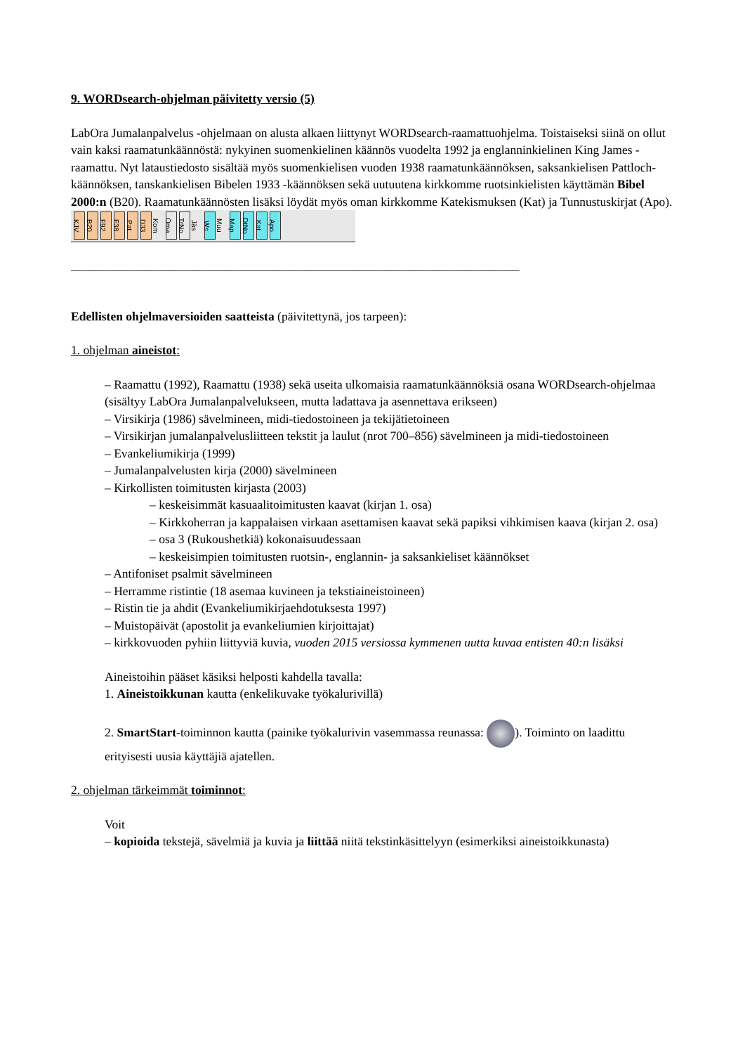9. WORDsearch-ohjelman päivitetty versio (5)
LabOra Jumalanpalvelus -ohjelmaan on alusta alkaen liittynyt WORDsearch-raamattuohjelma. Toistaiseksi siinä on ollut vain kaksi raamatunkäännöstä: nykyinen suomenkielinen käännös vuodelta 1992 ja englanninkielinen King James -raamattu. Nyt lataustiedosto sisältää myös suomenkielisen vuoden 1938 raamatunkäännöksen, saksankielisen Pattloch-käännöksen, tanskankielisen Bibelen 1933 -käännöksen sekä uutuutena kirkkomme ruotsinkielisten käyttämän Bibel 2000:n (B20). Raamatunkäännösten lisäksi löydät myös oman kirkkomme Katekismuksen (Kat) ja Tunnustuskirjat (Apo).
KJV B20 F92 F38 Pat D33 Kom Oma TrNo Jäs Ws Muu Map DtNo Kat Apo
_________________________________________________________________________
Edellisten ohjelmaversioiden saatteista (päivitettynä, jos tarpeen):
1. ohjelman aineistot:
– Raamattu (1992), Raamattu (1938) sekä useita ulkomaisia raamatunkäännöksiä osana WORDsearch-ohjelmaa (sisältyy LabOra Jumalanpalvelukseen, mutta ladattava ja asennettava erikseen)
– Virsikirja (1986) sävelmineen, midi-tiedostoineen ja tekijätietoineen
– Virsikirjan jumalanpalvelusliitteen tekstit ja laulut (nrot 700–856) sävelmineen ja midi-tiedostoineen
– Evankeliumikirja (1999)
– Jumalanpalvelusten kirja (2000) sävelmineen
– Kirkollisten toimitusten kirjasta (2003)
– keskeisimmät kasuaalitoimitusten kaavat (kirjan 1. osa)
– Kirkkoherran ja kappalaisen virkaan asettamisen kaavat sekä papiksi vihkimisen kaava (kirjan 2. osa)
– osa 3 (Rukoushetkiä) kokonaisuudessaan
– keskeisimpien toimitusten ruotsin-, englannin- ja saksankieliset käännökset
– Antifoniset psalmit sävelmineen
– Herramme ristintie (18 asemaa kuvineen ja tekstiaineistoineen)
– Ristin tie ja ahdit (Evankeliumikirjaehdotuksesta 1997)
– Muistopäivät (apostolit ja evankeliumien kirjoittajat)
– kirkkovuoden pyhiin liittyviä kuvia, vuoden 2015 versiossa kymmenen uutta kuvaa entisten 40:n lisäksi
Aineistoihin pääset käsiksi helposti kahdella tavalla:
1. Aineistoikkunan kautta (enkelikuvake työkalurivillä)
2. SmartStart-toiminnon kautta (painike työkalurivin vasemmassa reunassa: ). Toiminto on laadittu erityisesti uusia käyttäjiä ajatellen.
2. ohjelman tärkeimmät toiminnot:
Voit
– kopioida tekstejä, sävelmiä ja kuvia ja liittää niitä tekstinkäsittelyyn (esimerkiksi aineistoikkunasta)